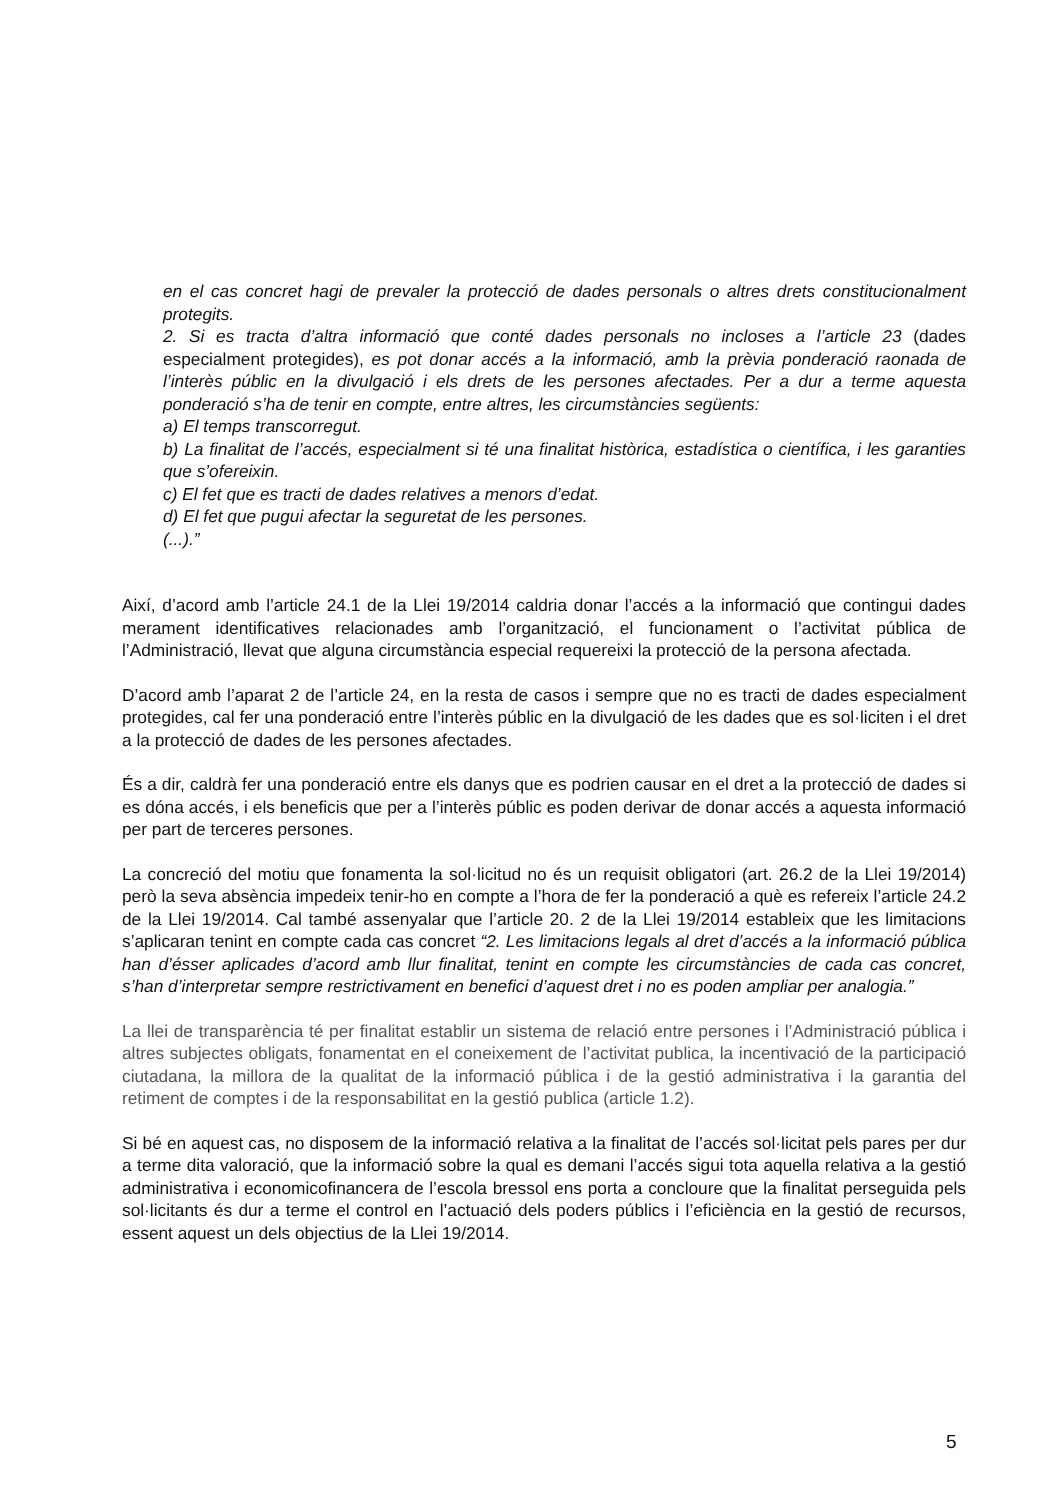en el cas concret hagi de prevaler la protecció de dades personals o altres drets constitucionalment protegits.
2. Si es tracta d’altra informació que conté dades personals no incloses a l’article 23 (dades especialment protegides), es pot donar accés a la informació, amb la prèvia ponderació raonada de l’interès públic en la divulgació i els drets de les persones afectades. Per a dur a terme aquesta ponderació s’ha de tenir en compte, entre altres, les circumstàncies següents:
a) El temps transcorregut.
b) La finalitat de l’accés, especialment si té una finalitat històrica, estadística o científica, i les garanties que s’ofereixin.
c) El fet que es tracti de dades relatives a menors d’edat.
d) El fet que pugui afectar la seguretat de les persones.
(...).”
Així, d’acord amb l’article 24.1 de la Llei 19/2014 caldria donar l’accés a la informació que contingui dades merament identificatives relacionades amb l’organització, el funcionament o l’activitat pública de l’Administració, llevat que alguna circumstància especial requereixi la protecció de la persona afectada.
D’acord amb l’aparat 2 de l’article 24, en la resta de casos i sempre que no es tracti de dades especialment protegides, cal fer una ponderació entre l’interès públic en la divulgació de les dades que es sol·liciten i el dret a la protecció de dades de les persones afectades.
És a dir, caldrà fer una ponderació entre els danys que es podrien causar en el dret a la protecció de dades si es dóna accés, i els beneficis que per a l’interès públic es poden derivar de donar accés a aquesta informació per part de terceres persones.
La concreció del motiu que fonamenta la sol·licitud no és un requisit obligatori (art. 26.2 de la Llei 19/2014) però la seva absència impedeix tenir-ho en compte a l’hora de fer la ponderació a què es refereix l’article 24.2 de la Llei 19/2014. Cal també assenyalar que l’article 20. 2 de la Llei 19/2014 estableix que les limitacions s’aplicaran tenint en compte cada cas concret “2. Les limitacions legals al dret d’accés a la informació pública han d’ésser aplicades d’acord amb llur finalitat, tenint en compte les circumstàncies de cada cas concret, s’han d’interpretar sempre restrictivament en benefici d’aquest dret i no es poden ampliar per analogia.”
La llei de transparència té per finalitat establir un sistema de relació entre persones i l’Administració pública i altres subjectes obligats, fonamentat en el coneixement de l’activitat publica, la incentivació de la participació ciutadana, la millora de la qualitat de la informació pública i de la gestió administrativa i la garantia del retiment de comptes i de la responsabilitat en la gestió publica (article 1.2).
Si bé en aquest cas, no disposem de la informació relativa a la finalitat de l’accés sol·licitat pels pares per dur a terme dita valoració, que la informació sobre la qual es demani l’accés sigui tota aquella relativa a la gestió administrativa i economicofinancera de l’escola bressol ens porta a concloure que la finalitat perseguida pels sol·licitants és dur a terme el control en l’actuació dels poders públics i l’eficiència en la gestió de recursos, essent aquest un dels objectius de la Llei 19/2014.
5